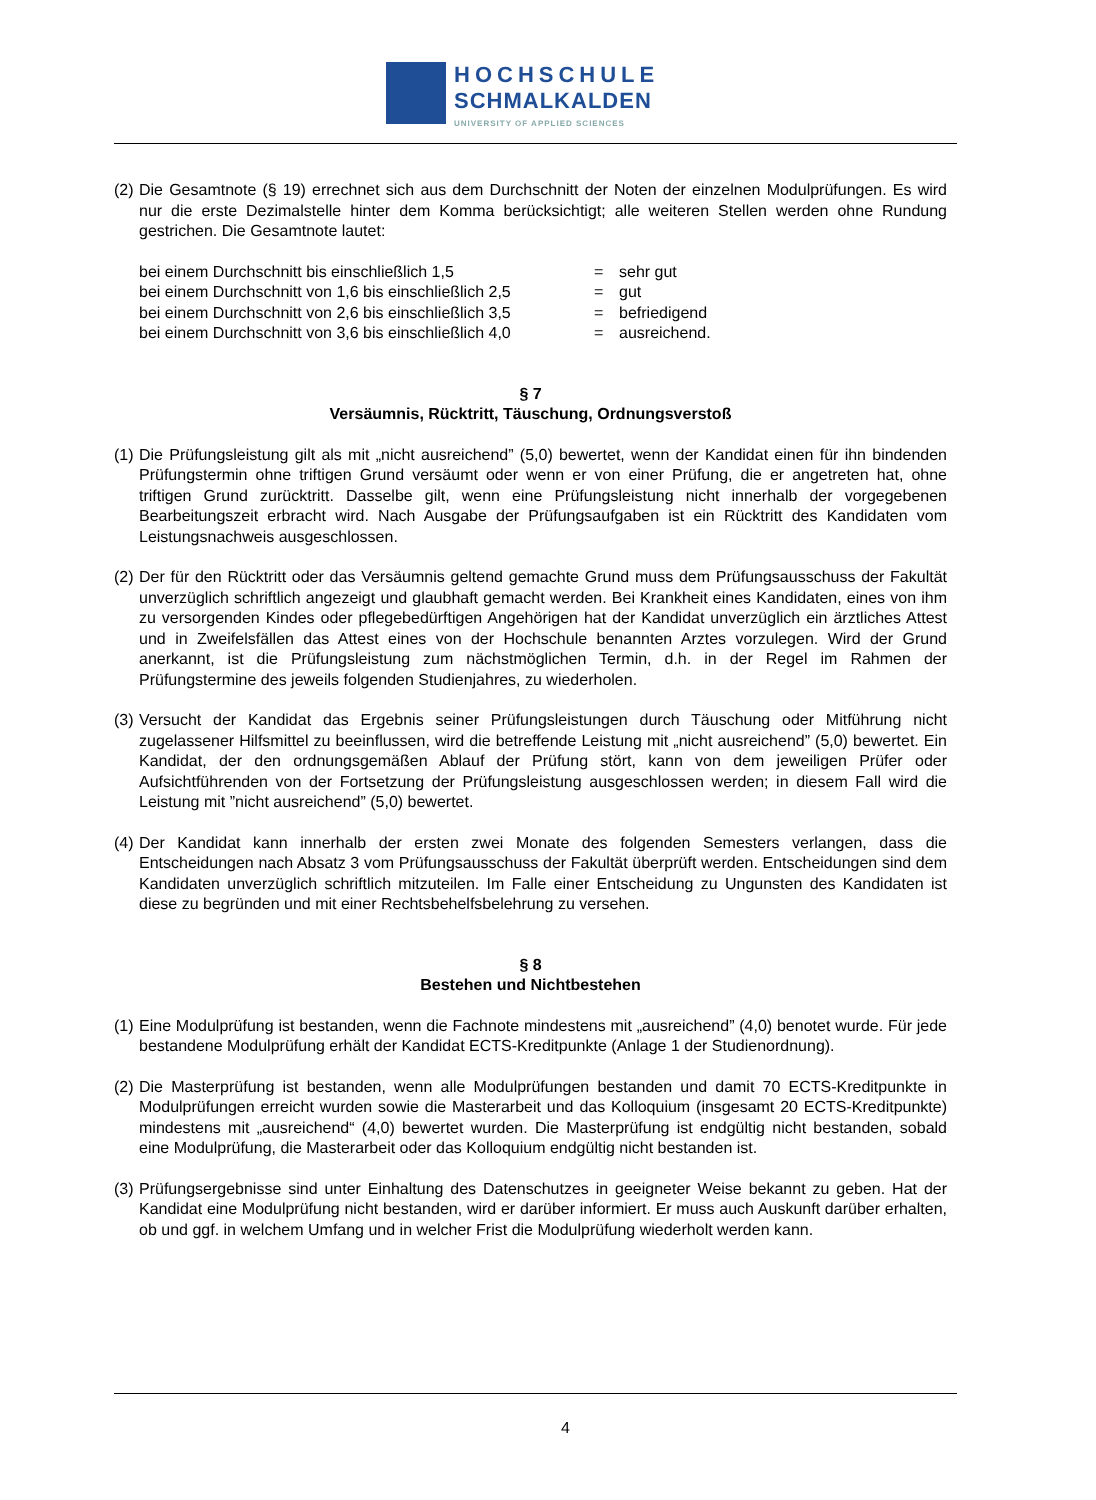HOCHSCHULE
SCHMALKALDEN
UNIVERSITY OF APPLIED SCIENCES
(2)
Die Gesamtnote (§ 19) errechnet sich aus dem Durchschnitt der Noten der einzelnen Modulprüfungen. Es wird nur die erste Dezimalstelle hinter dem Komma berücksichtigt; alle weiteren Stellen werden ohne Rundung gestrichen. Die Gesamtnote lautet:
bei einem Durchschnitt bis einschließlich 1,5 = sehr gut
bei einem Durchschnitt von 1,6 bis einschließlich 2,5 = gut
bei einem Durchschnitt von 2,6 bis einschließlich 3,5 = befriedigend
bei einem Durchschnitt von 3,6 bis einschließlich 4,0 = ausreichend.
§ 7
Versäumnis, Rücktritt, Täuschung, Ordnungsverstoß
(1)
Die Prüfungsleistung gilt als mit „nicht ausreichend” (5,0) bewertet, wenn der Kandidat einen für ihn bindenden Prüfungstermin ohne triftigen Grund versäumt oder wenn er von einer Prüfung, die er angetreten hat, ohne triftigen Grund zurücktritt. Dasselbe gilt, wenn eine Prüfungsleistung nicht innerhalb der vorgegebenen Bearbeitungszeit erbracht wird. Nach Ausgabe der Prüfungsaufgaben ist ein Rücktritt des Kandidaten vom Leistungsnachweis ausgeschlossen.
(2)
Der für den Rücktritt oder das Versäumnis geltend gemachte Grund muss dem Prüfungsausschuss der Fakultät unverzüglich schriftlich angezeigt und glaubhaft gemacht werden. Bei Krankheit eines Kandidaten, eines von ihm zu versorgenden Kindes oder pflegebedürftigen Angehörigen hat der Kandidat unverzüglich ein ärztliches Attest und in Zweifelsfällen das Attest eines von der Hochschule benannten Arztes vorzulegen. Wird der Grund anerkannt, ist die Prüfungsleistung zum nächstmöglichen Termin, d.h. in der Regel im Rahmen der Prüfungstermine des jeweils folgenden Studienjahres, zu wiederholen.
(3)
Versucht der Kandidat das Ergebnis seiner Prüfungsleistungen durch Täuschung oder Mitführung nicht zugelassener Hilfsmittel zu beeinflussen, wird die betreffende Leistung mit „nicht ausreichend” (5,0) bewertet. Ein Kandidat, der den ordnungsgemäßen Ablauf der Prüfung stört, kann von dem jeweiligen Prüfer oder Aufsichtführenden von der Fortsetzung der Prüfungsleistung ausgeschlossen werden; in diesem Fall wird die Leistung mit ”nicht ausreichend” (5,0) bewertet.
(4)
Der Kandidat kann innerhalb der ersten zwei Monate des folgenden Semesters verlangen, dass die Entscheidungen nach Absatz 3 vom Prüfungsausschuss der Fakultät überprüft werden. Entscheidungen sind dem Kandidaten unverzüglich schriftlich mitzuteilen. Im Falle einer Entscheidung zu Ungunsten des Kandidaten ist diese zu begründen und mit einer Rechtsbehelfsbelehrung zu versehen.
§ 8
Bestehen und Nichtbestehen
(1)
Eine Modulprüfung ist bestanden, wenn die Fachnote mindestens mit „ausreichend” (4,0) benotet wurde. Für jede bestandene Modulprüfung erhält der Kandidat ECTS-Kreditpunkte (Anlage 1 der Studienordnung).
(2)
Die Masterprüfung ist bestanden, wenn alle Modulprüfungen bestanden und damit 70 ECTS-Kreditpunkte in Modulprüfungen erreicht wurden sowie die Masterarbeit und das Kolloquium (insgesamt 20 ECTS-Kreditpunkte) mindestens mit „ausreichend“ (4,0) bewertet wurden. Die Masterprüfung ist endgültig nicht bestanden, sobald eine Modulprüfung, die Masterarbeit oder das Kolloquium endgültig nicht bestanden ist.
(3)
Prüfungsergebnisse sind unter Einhaltung des Datenschutzes in geeigneter Weise bekannt zu geben. Hat der Kandidat eine Modulprüfung nicht bestanden, wird er darüber informiert. Er muss auch Auskunft darüber erhalten, ob und ggf. in welchem Umfang und in welcher Frist die Modulprüfung wiederholt werden kann.
4